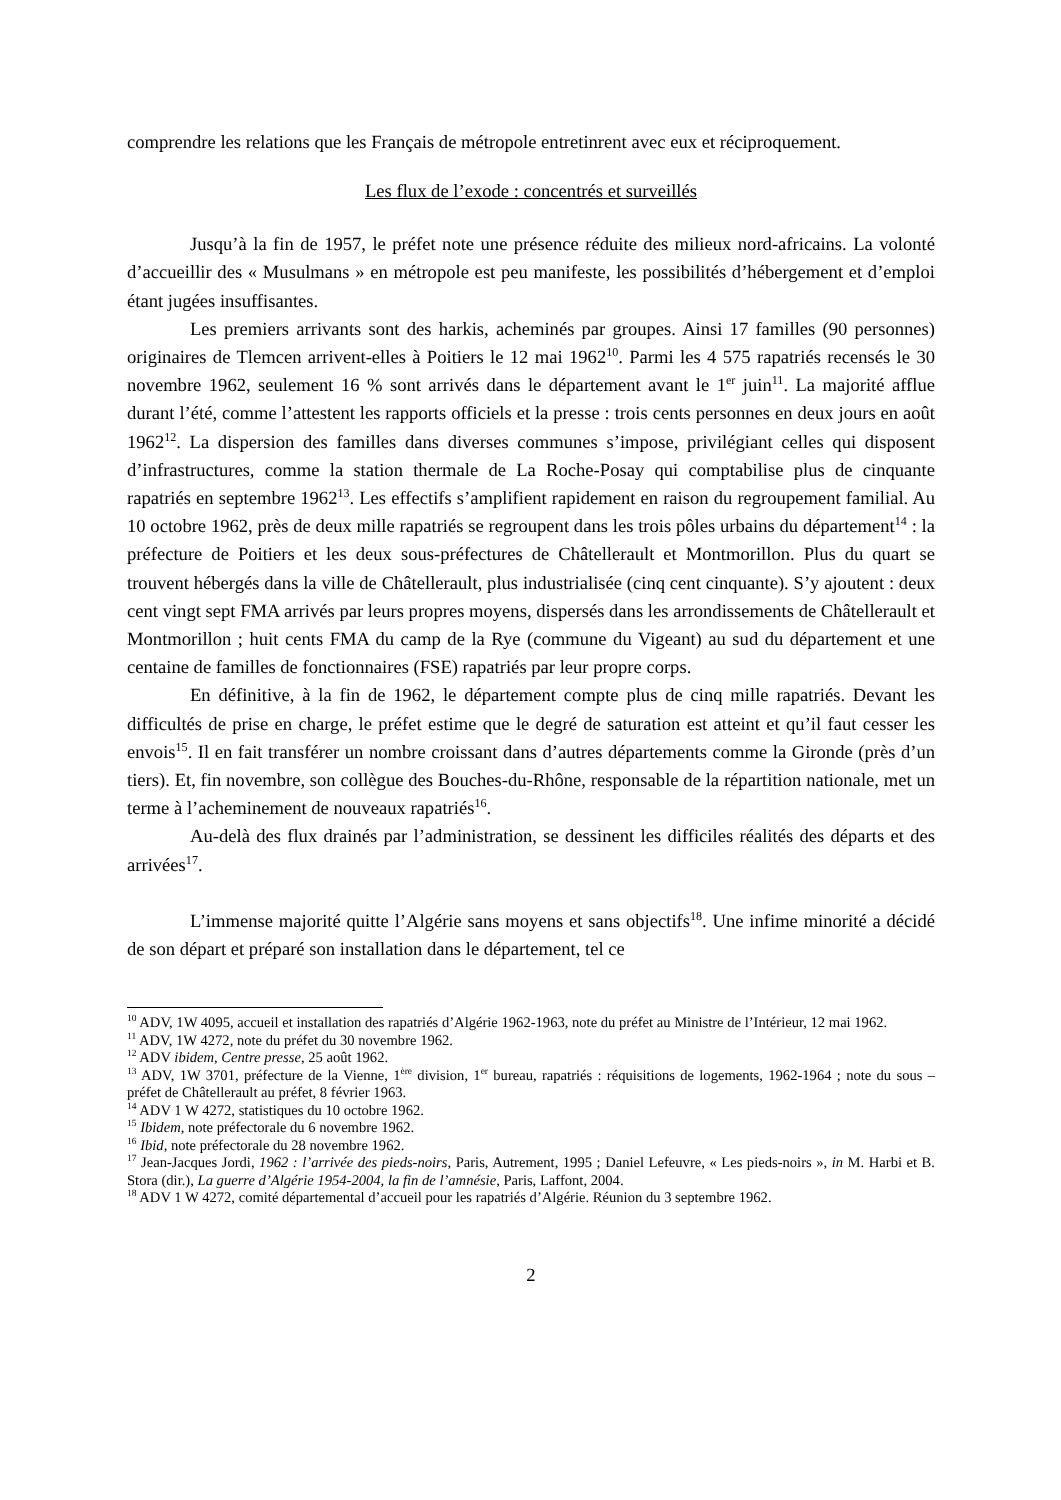comprendre les relations que les Français de métropole entretinrent avec eux et réciproquement.
Les flux de l’exode : concentrés et surveillés
Jusqu’à la fin de 1957, le préfet note une présence réduite des milieux nord-africains. La volonté d’accueillir des « Musulmans » en métropole est peu manifeste, les possibilités d’hébergement et d’emploi étant jugées insuffisantes.
Les premiers arrivants sont des harkis, acheminés par groupes. Ainsi 17 familles (90 personnes) originaires de Tlemcen arrivent-elles à Poitiers le 12 mai 1962<sup>10</sup>. Parmi les 4 575 rapatriés recensés le 30 novembre 1962, seulement 16 % sont arrivés dans le département avant le 1<sup>er</sup> juin<sup>11</sup>. La majorité afflue durant l’été, comme l’attestent les rapports officiels et la presse : trois cents personnes en deux jours en août 1962<sup>12</sup>. La dispersion des familles dans diverses communes s’impose, privilégiant celles qui disposent d’infrastructures, comme la station thermale de La Roche-Posay qui comptabilise plus de cinquante rapatriés en septembre 1962<sup>13</sup>. Les effectifs s’amplifient rapidement en raison du regroupement familial. Au 10 octobre 1962, près de deux mille rapatriés se regroupent dans les trois pôles urbains du département<sup>14</sup> : la préfecture de Poitiers et les deux sous-préfectures de Châtellerault et Montmorillon. Plus du quart se trouvent hébergés dans la ville de Châtellerault, plus industrialisée (cinq cent cinquante). S’y ajoutent : deux cent vingt sept FMA arrivés par leurs propres moyens, dispersés dans les arrondissements de Châtellerault et Montmorillon ; huit cents FMA du camp de la Rye (commune du Vigeant) au sud du département et une centaine de familles de fonctionnaires (FSE) rapatriés par leur propre corps.
En définitive, à la fin de 1962, le département compte plus de cinq mille rapatriés. Devant les difficultés de prise en charge, le préfet estime que le degré de saturation est atteint et qu’il faut cesser les envois<sup>15</sup>. Il en fait transférer un nombre croissant dans d’autres départements comme la Gironde (près d’un tiers). Et, fin novembre, son collègue des Bouches-du-Rhône, responsable de la répartition nationale, met un terme à l’acheminement de nouveaux rapatriés<sup>16</sup>.
Au-delà des flux drainés par l’administration, se dessinent les difficiles réalités des départs et des arrivées<sup>17</sup>.
L’immense majorité quitte l’Algérie sans moyens et sans objectifs<sup>18</sup>. Une infime minorité a décidé de son départ et préparé son installation dans le département, tel ce
<sup>10</sup> ADV, 1W 4095, accueil et installation des rapatriés d’Algérie 1962-1963, note du préfet au Ministre de l’Intérieur, 12 mai 1962.
<sup>11</sup> ADV, 1W 4272, note du préfet du 30 novembre 1962.
<sup>12</sup> ADV ibidem, Centre presse, 25 août 1962.
<sup>13</sup> ADV, 1W 3701, préfecture de la Vienne, 1<sup>ère</sup> division, 1<sup>er</sup> bureau, rapatriés : réquisitions de logements, 1962-1964 ; note du sous – préfet de Châtellerault au préfet, 8 février 1963.
<sup>14</sup> ADV 1 W 4272, statistiques du 10 octobre 1962.
<sup>15</sup> Ibidem, note préfectorale du 6 novembre 1962.
<sup>16</sup> Ibid, note préfectorale du 28 novembre 1962.
<sup>17</sup> Jean-Jacques Jordi, 1962 : l’arrivée des pieds-noirs, Paris, Autrement, 1995 ; Daniel Lefeuvre, « Les pieds-noirs », in M. Harbi et B. Stora (dir.), La guerre d’Algérie 1954-2004, la fin de l’amnésie, Paris, Laffont, 2004.
<sup>18</sup> ADV 1 W 4272, comité départemental d’accueil pour les rapatriés d’Algérie. Réunion du 3 septembre 1962.
2